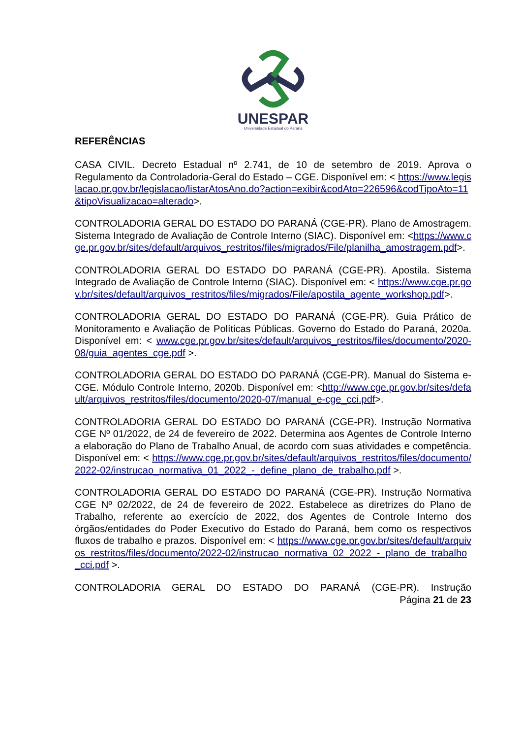UNESPAR
Universidade Estadual do Paraná
REFERÊNCIAS
CASA CIVIL. Decreto Estadual nº 2.741, de 10 de setembro de 2019. Aprova o Regulamento da Controladoria-Geral do Estado – CGE. Disponível em: < https://www.legislacao.pr.gov.br/legislacao/listarAtosAno.do?action=exibir&codAto=226596&codTipoAto=11&tipoVisualizacao=alterado>.
CONTROLADORIA GERAL DO ESTADO DO PARANÁ (CGE-PR). Plano de Amostragem. Sistema Integrado de Avaliação de Controle Interno (SIAC). Disponível em: <https://www.cge.pr.gov.br/sites/default/arquivos_restritos/files/migrados/File/planilha_amostragem.pdf>.
CONTROLADORIA GERAL DO ESTADO DO PARANÁ (CGE-PR). Apostila. Sistema Integrado de Avaliação de Controle Interno (SIAC). Disponível em: < https://www.cge.pr.gov.br/sites/default/arquivos_restritos/files/migrados/File/apostila_agente_workshop.pdf>.
CONTROLADORIA GERAL DO ESTADO DO PARANÁ (CGE-PR). Guia Prático de Monitoramento e Avaliação de Políticas Públicas. Governo do Estado do Paraná, 2020a. Disponível em: < www.cge.pr.gov.br/sites/default/arquivos_restritos/files/documento/2020-08/guia_agentes_cge.pdf >.
CONTROLADORIA GERAL DO ESTADO DO PARANÁ (CGE-PR). Manual do Sistema e-CGE. Módulo Controle Interno, 2020b. Disponível em: <http://www.cge.pr.gov.br/sites/default/arquivos_restritos/files/documento/2020-07/manual_e-cge_cci.pdf>.
CONTROLADORIA GERAL DO ESTADO DO PARANÁ (CGE-PR). Instrução Normativa CGE Nº 01/2022, de 24 de fevereiro de 2022. Determina aos Agentes de Controle Interno a elaboração do Plano de Trabalho Anual, de acordo com suas atividades e competência. Disponível em: < https://www.cge.pr.gov.br/sites/default/arquivos_restritos/files/documento/2022-02/instrucao_normativa_01_2022_-_define_plano_de_trabalho.pdf >.
CONTROLADORIA GERAL DO ESTADO DO PARANÁ (CGE-PR). Instrução Normativa CGE Nº 02/2022, de 24 de fevereiro de 2022. Estabelece as diretrizes do Plano de Trabalho, referente ao exercício de 2022, dos Agentes de Controle Interno dos órgãos/entidades do Poder Executivo do Estado do Paraná, bem como os respectivos fluxos de trabalho e prazos. Disponível em: < https://www.cge.pr.gov.br/sites/default/arquivos_restritos/files/documento/2022-02/instrucao_normativa_02_2022_-_plano_de_trabalho_cci.pdf >.
CONTROLADORIA GERAL DO ESTADO DO PARANÁ (CGE-PR). Instrução
Página 21 de 23